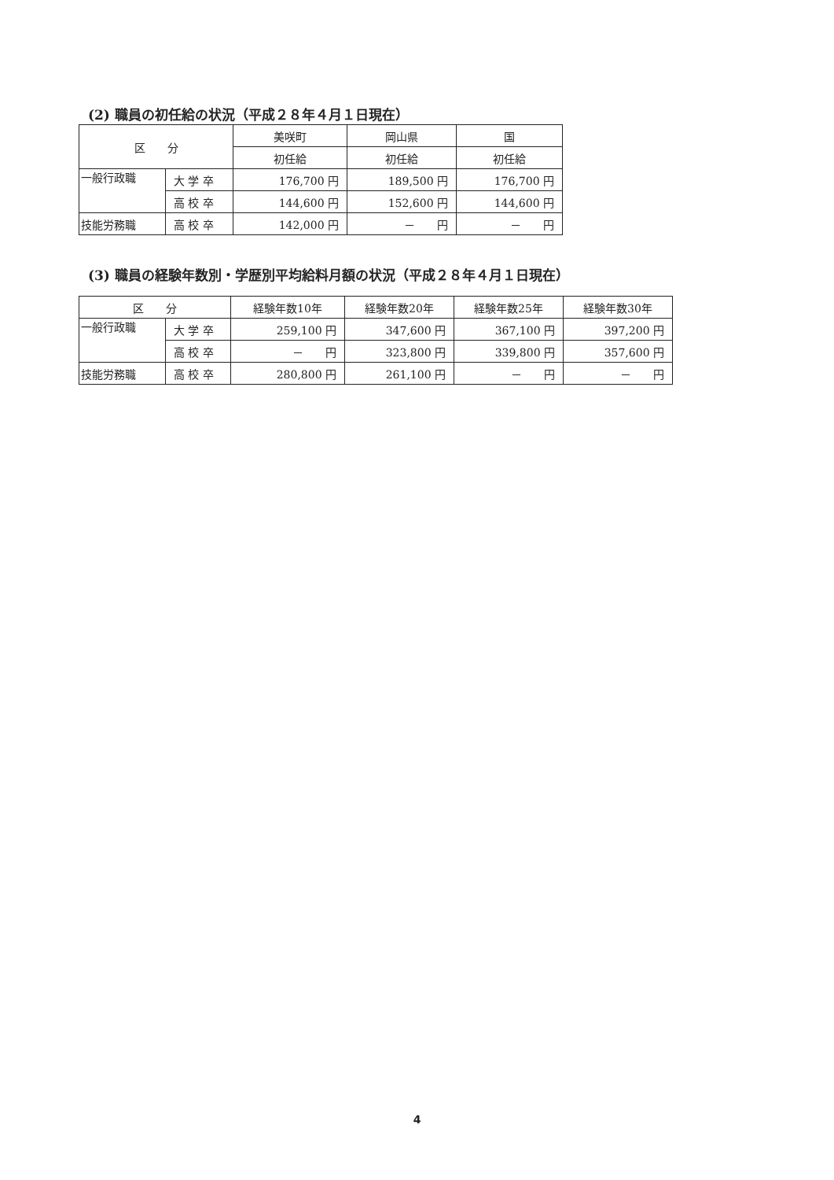(2) 職員の初任給の状況（平成２８年４月１日現在）
| 区 分 | | 美咲町 | 岡山県 | 国 |
| --- | --- | --- | --- | --- |
| | | 初任給 | 初任給 | 初任給 |
| 一般行政職 | 大 学 卒 | 176,700 円 | 189,500 円 | 176,700 円 |
| | 高 校 卒 | 144,600 円 | 152,600 円 | 144,600 円 |
| 技能労務職 | 高 校 卒 | 142,000 円 | － 円 | － 円 |
(3) 職員の経験年数別・学歴別平均給料月額の状況（平成２８年４月１日現在）
| 区 分 | | 経験年数10年 | 経験年数20年 | 経験年数25年 | 経験年数30年 |
| --- | --- | --- | --- | --- | --- |
| 一般行政職 | 大 学 卒 | 259,100 円 | 347,600 円 | 367,100 円 | 397,200 円 |
| | 高 校 卒 | － 円 | 323,800 円 | 339,800 円 | 357,600 円 |
| 技能労務職 | 高 校 卒 | 280,800 円 | 261,100 円 | － 円 | － 円 |
4